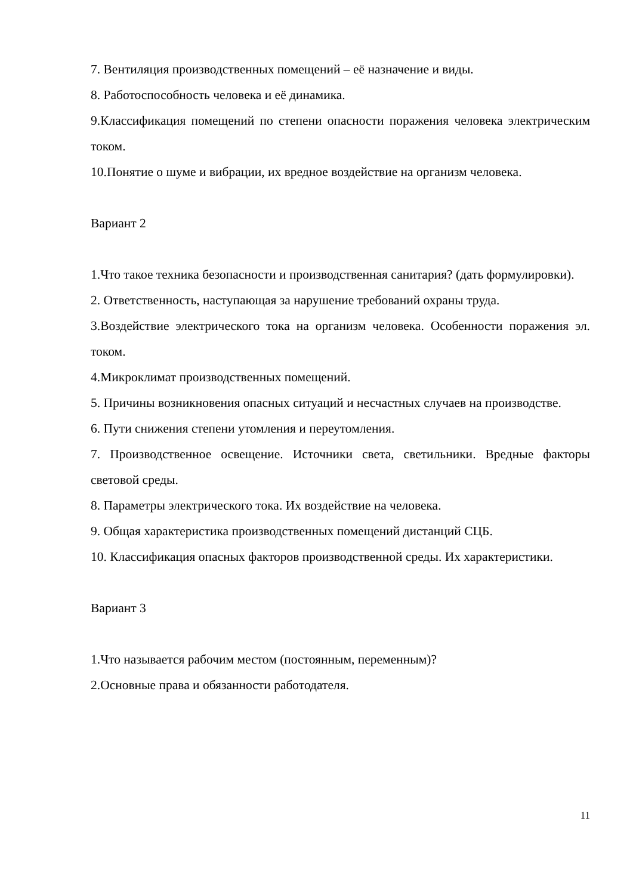7. Вентиляция производственных помещений – её назначение и виды.
8. Работоспособность человека и её динамика.
9.Классификация помещений по степени опасности поражения человека электрическим током.
10.Понятие о шуме и вибрации, их вредное воздействие на организм человека.
Вариант 2
1.Что такое техника безопасности и производственная санитария? (дать формулировки).
2. Ответственность, наступающая за нарушение требований охраны труда.
3.Воздействие электрического тока на организм человека. Особенности поражения эл. током.
4.Микроклимат производственных помещений.
5. Причины возникновения опасных ситуаций и несчастных случаев на производстве.
6. Пути снижения степени утомления и переутомления.
7. Производственное освещение. Источники света, светильники. Вредные факторы световой среды.
8. Параметры электрического тока. Их воздействие на человека.
9. Общая характеристика производственных помещений дистанций СЦБ.
10. Классификация опасных факторов производственной среды. Их характеристики.
Вариант 3
1.Что называется рабочим местом (постоянным, переменным)?
2.Основные права и обязанности работодателя.
11